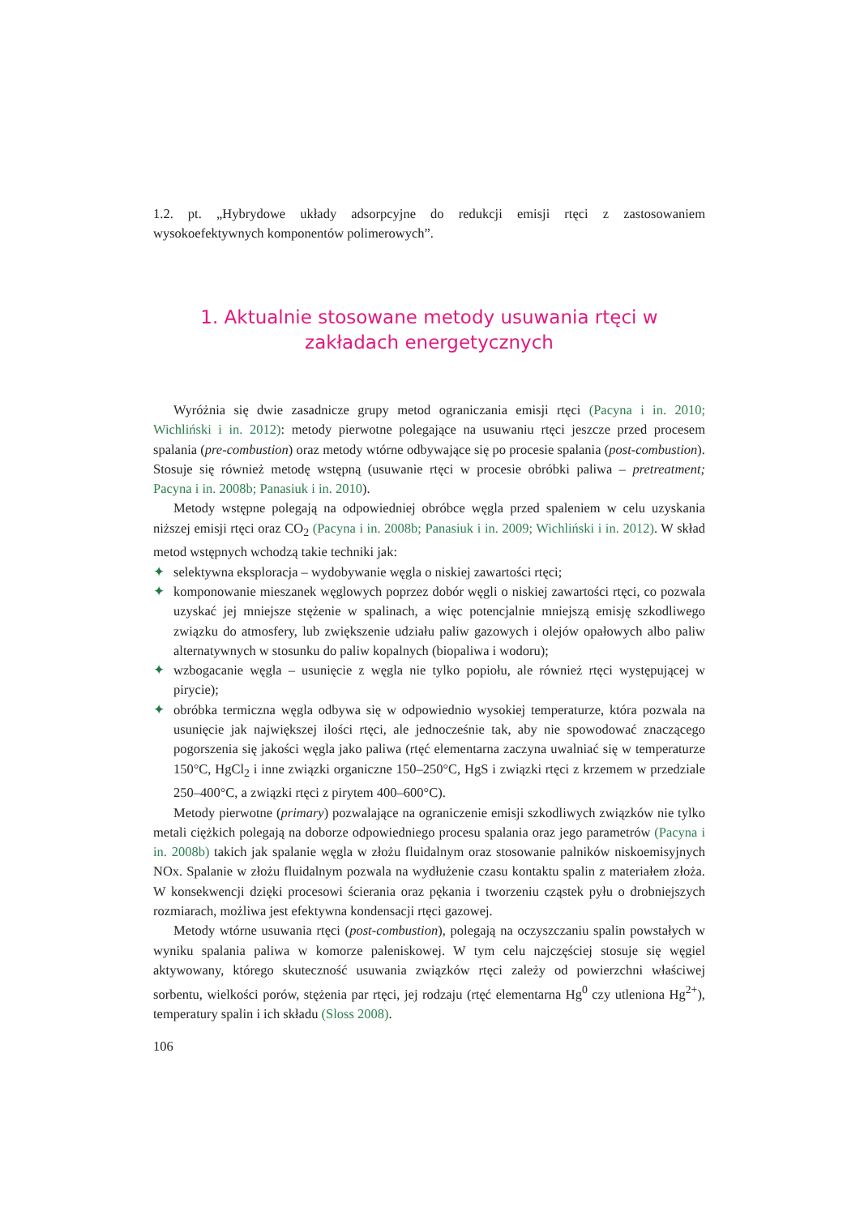1.2. pt. „Hybrydowe układy adsorpcyjne do redukcji emisji rtęci z zastosowaniem wysokoefektywnych komponentów polimerowych”.
1. Aktualnie stosowane metody usuwania rtęci w zakładach energetycznych
Wyróżnia się dwie zasadnicze grupy metod ograniczania emisji rtęci (Pacyna i in. 2010; Wichliński i in. 2012): metody pierwotne polegające na usuwaniu rtęci jeszcze przed procesem spalania (pre-combustion) oraz metody wtórne odbywające się po procesie spalania (post-combustion). Stosuje się również metodę wstępną (usuwanie rtęci w procesie obróbki paliwa – pretreatment; Pacyna i in. 2008b; Panasiuk i in. 2010).
Metody wstępne polegają na odpowiedniej obróbce węgla przed spaleniem w celu uzyskania niższej emisji rtęci oraz CO<sub>2</sub> (Pacyna i in. 2008b; Panasiuk i in. 2009; Wichliński i in. 2012). W skład metod wstępnych wchodzą takie techniki jak:
✦ selektywna eksploracja – wydobywanie węgla o niskiej zawartości rtęci;
✦ komponowanie mieszanek węglowych poprzez dobór węgli o niskiej zawartości rtęci, co pozwala uzyskać jej mniejsze stężenie w spalinach, a więc potencjalnie mniejszą emisję szkodliwego związku do atmosfery, lub zwiększenie udziału paliw gazowych i olejów opałowych albo paliw alternatywnych w stosunku do paliw kopalnych (biopaliwa i wodoru);
✦ wzbogacanie węgla – usunięcie z węgla nie tylko popiołu, ale również rtęci występującej w pirycie);
✦ obróbka termiczna węgla odbywa się w odpowiednio wysokiej temperaturze, która pozwala na usunięcie jak największej ilości rtęci, ale jednocześnie tak, aby nie spowodować znaczącego pogorszenia się jakości węgla jako paliwa (rtęć elementarna zaczyna uwalniać się w temperaturze 150°C, HgCl<sub>2</sub> i inne związki organiczne 150–250°C, HgS i związki rtęci z krzemem w przedziale 250–400°C, a związki rtęci z pirytem 400–600°C).
Metody pierwotne (primary) pozwalające na ograniczenie emisji szkodliwych związków nie tylko metali ciężkich polegają na doborze odpowiedniego procesu spalania oraz jego parametrów (Pacyna i in. 2008b) takich jak spalanie węgla w złożu fluidalnym oraz stosowanie palników niskoemisyjnych NOx. Spalanie w złożu fluidalnym pozwala na wydłużenie czasu kontaktu spalin z materiałem złoża. W konsekwencji dzięki procesowi ścierania oraz pękania i tworzeniu cząstek pyłu o drobniejszych rozmiarach, możliwa jest efektywna kondensacji rtęci gazowej.
Metody wtórne usuwania rtęci (post-combustion), polegają na oczyszczaniu spalin powstałych w wyniku spalania paliwa w komorze paleniskowej. W tym celu najczęściej stosuje się węgiel aktywowany, którego skuteczność usuwania związków rtęci zależy od powierzchni właściwej sorbentu, wielkości porów, stężenia par rtęci, jej rodzaju (rtęć elementarna Hg<sup>0</sup> czy utleniona Hg<sup>2+</sup>), temperatury spalin i ich składu (Sloss 2008).
106